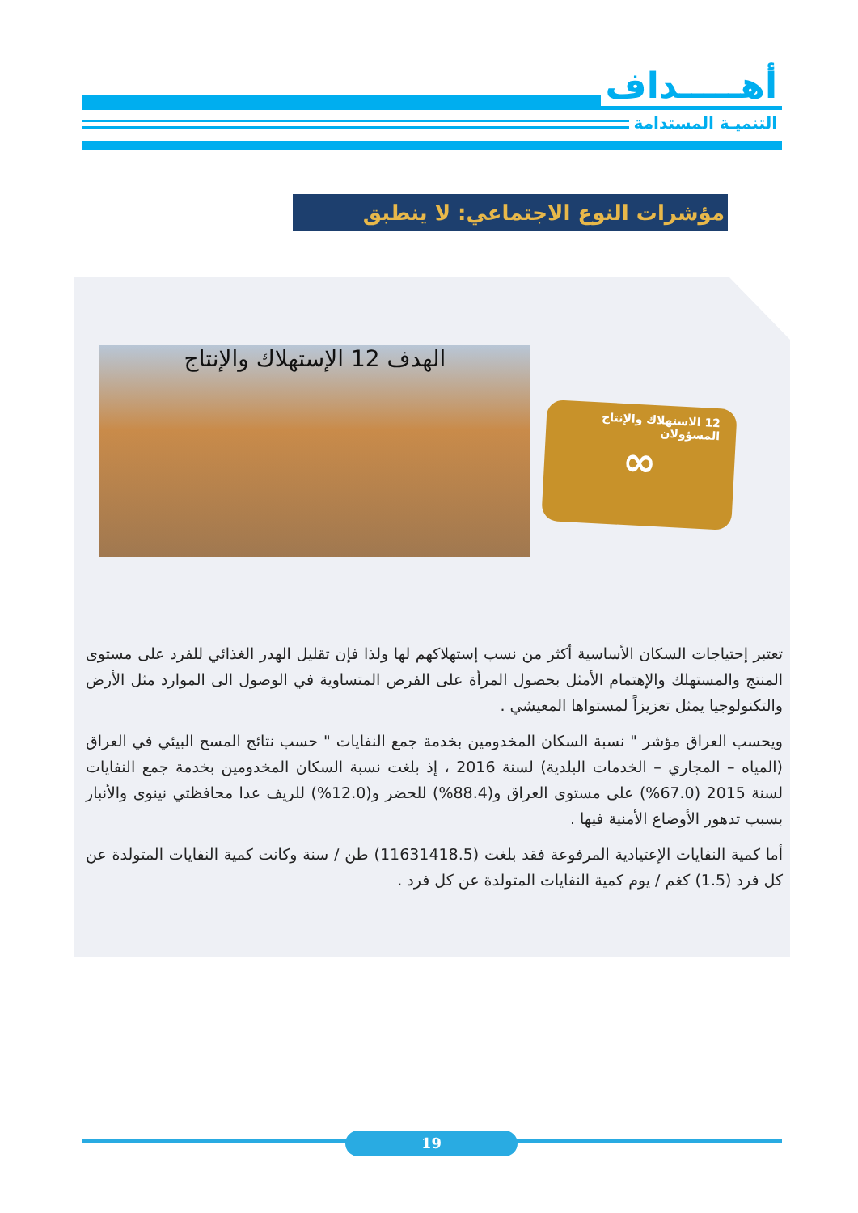أهـــــداف
التنميـة المستدامة
مؤشرات النوع الاجتماعي: لا ينطبق
الهدف 12 الإستهلاك والإنتاج
12 الاستهلاك والإنتاج المسؤولان
∞
تعتبر إحتياجات السكان الأساسية أكثر من نسب إستهلاكهم لها ولذا فإن تقليل الهدر الغذائي للفرد على مستوى المنتج والمستهلك والإهتمام الأمثل بحصول المرأة على الفرص المتساوية في الوصول الى الموارد مثل الأرض والتكنولوجيا يمثل تعزيزاً لمستواها المعيشي .
ويحسب العراق مؤشر " نسبة السكان المخدومين بخدمة جمع النفايات " حسب نتائج المسح البيئي في العراق (المياه – المجاري – الخدمات البلدية) لسنة 2016 ، إذ بلغت نسبة السكان المخدومين بخدمة جمع النفايات لسنة 2015 (67.0%) على مستوى العراق و(88.4%) للحضر و(12.0%) للريف عدا محافظتي نينوى والأنبار بسبب تدهور الأوضاع الأمنية فيها .
أما كمية النفايات الإعتيادية المرفوعة فقد بلغت (11631418.5) طن / سنة وكانت كمية النفايات المتولدة عن كل فرد (1.5) كغم / يوم كمية النفايات المتولدة عن كل فرد .
19